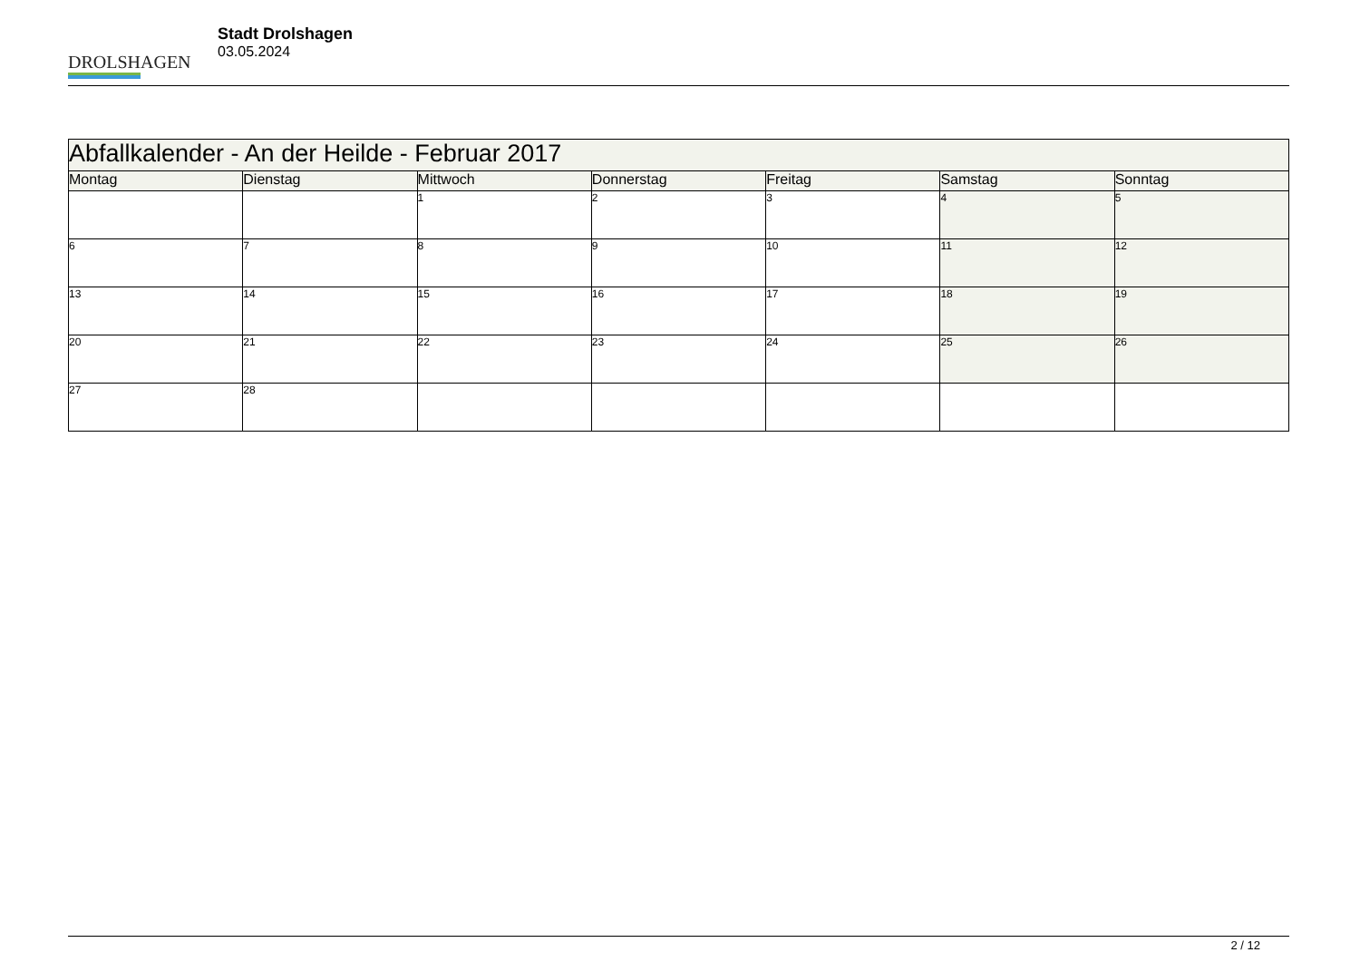DROLSHAGEN
Stadt Drolshagen
03.05.2024
| Abfallkalender - An der Heilde - Februar 2017 | | | | | | |
| --- | --- | --- | --- | --- | --- | --- |
| Montag | Dienstag | Mittwoch | Donnerstag | Freitag | Samstag | Sonntag |
| | | 1 | 2 | 3 | 4 | 5 |
| 6 | 7 | 8 | 9 | 10 | 11 | 12 |
| 13 | 14 | 15 | 16 | 17 | 18 | 19 |
| 20 | 21 | 22 | 23 | 24 | 25 | 26 |
| 27 | 28 | | | | | |
2 / 12